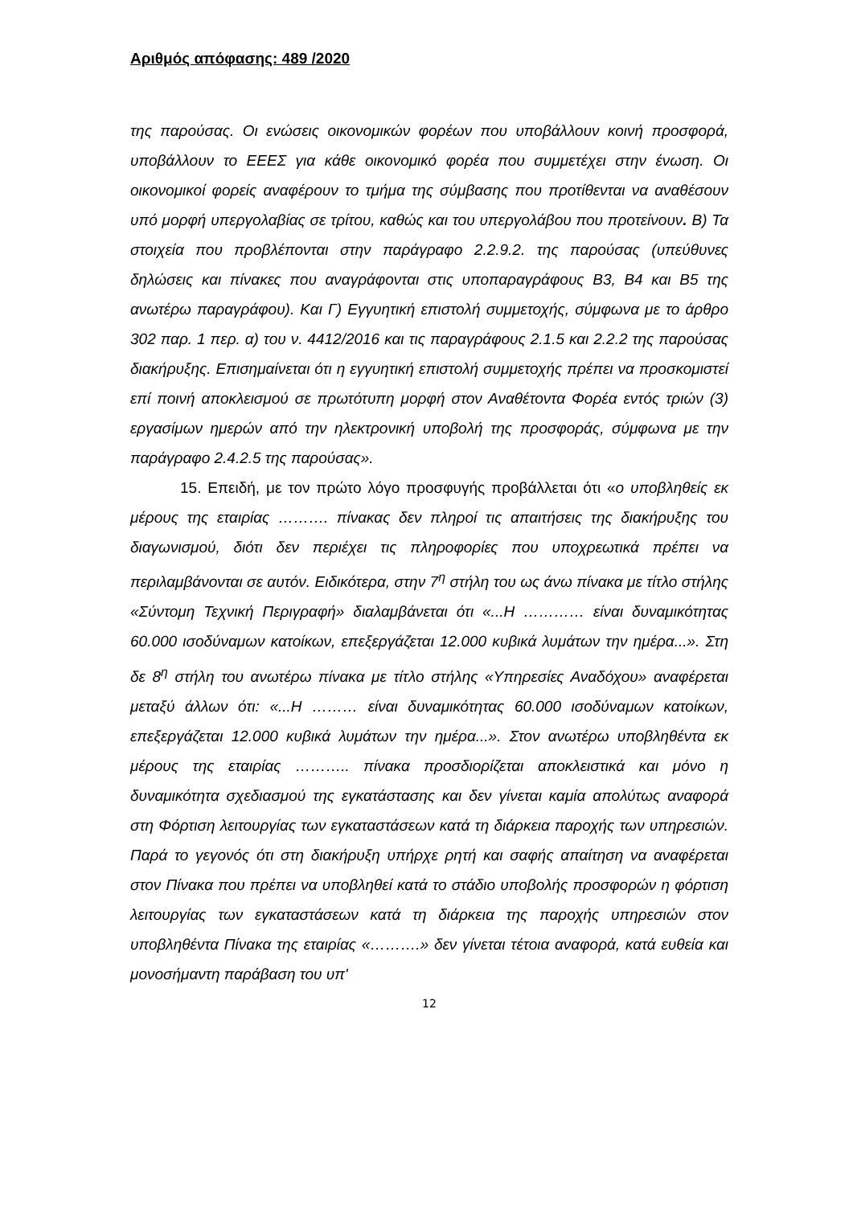Αριθμός απόφασης: 489 /2020
της παρούσας. Οι ενώσεις οικονομικών φορέων που υποβάλλουν κοινή προσφορά, υποβάλλουν το ΕΕΕΣ για κάθε οικονομικό φορέα που συμμετέχει στην ένωση. Οι οικονομικοί φορείς αναφέρουν το τμήμα της σύμβασης που προτίθενται να αναθέσουν υπό μορφή υπεργολαβίας σε τρίτου, καθώς και του υπεργολάβου που προτείνουν. Β) Τα στοιχεία που προβλέπονται στην παράγραφο 2.2.9.2. της παρούσας (υπεύθυνες δηλώσεις και πίνακες που αναγράφονται στις υποπαραγράφους Β3, Β4 και Β5 της ανωτέρω παραγράφου). Και Γ) Εγγυητική επιστολή συμμετοχής, σύμφωνα με το άρθρο 302 παρ. 1 περ. α) του ν. 4412/2016 και τις παραγράφους 2.1.5 και 2.2.2 της παρούσας διακήρυξης. Επισημαίνεται ότι η εγγυητική επιστολή συμμετοχής πρέπει να προσκομιστεί επί ποινή αποκλεισμού σε πρωτότυπη μορφή στον Αναθέτοντα Φορέα εντός τριών (3) εργασίμων ημερών από την ηλεκτρονική υποβολή της προσφοράς, σύμφωνα με την παράγραφο 2.4.2.5 της παρούσας».
15. Επειδή, με τον πρώτο λόγο προσφυγής προβάλλεται ότι «ο υποβληθείς εκ μέρους της εταιρίας ………. πίνακας δεν πληροί τις απαιτήσεις της διακήρυξης του διαγωνισμού, διότι δεν περιέχει τις πληροφορίες που υποχρεωτικά πρέπει να περιλαμβάνονται σε αυτόν. Ειδικότερα, στην 7<sup>η</sup> στήλη του ως άνω πίνακα με τίτλο στήλης «Σύντομη Τεχνική Περιγραφή» διαλαμβάνεται ότι «...Η ………… είναι δυναμικότητας 60.000 ισοδύναμων κατοίκων, επεξεργάζεται 12.000 κυβικά λυμάτων την ημέρα...». Στη δε 8<sup>η</sup> στήλη του ανωτέρω πίνακα με τίτλο στήλης «Υπηρεσίες Αναδόχου» αναφέρεται μεταξύ άλλων ότι: «...Η ……… είναι δυναμικότητας 60.000 ισοδύναμων κατοίκων, επεξεργάζεται 12.000 κυβικά λυμάτων την ημέρα...». Στον ανωτέρω υποβληθέντα εκ μέρους της εταιρίας ……….. πίνακα προσδιορίζεται αποκλειστικά και μόνο η δυναμικότητα σχεδιασμού της εγκατάστασης και δεν γίνεται καμία απολύτως αναφορά στη Φόρτιση λειτουργίας των εγκαταστάσεων κατά τη διάρκεια παροχής των υπηρεσιών. Παρά το γεγονός ότι στη διακήρυξη υπήρχε ρητή και σαφής απαίτηση να αναφέρεται στον Πίνακα που πρέπει να υποβληθεί κατά το στάδιο υποβολής προσφορών η φόρτιση λειτουργίας των εγκαταστάσεων κατά τη διάρκεια της παροχής υπηρεσιών στον υποβληθέντα Πίνακα της εταιρίας «……….» δεν γίνεται τέτοια αναφορά, κατά ευθεία και μονοσήμαντη παράβαση του υπ'
12